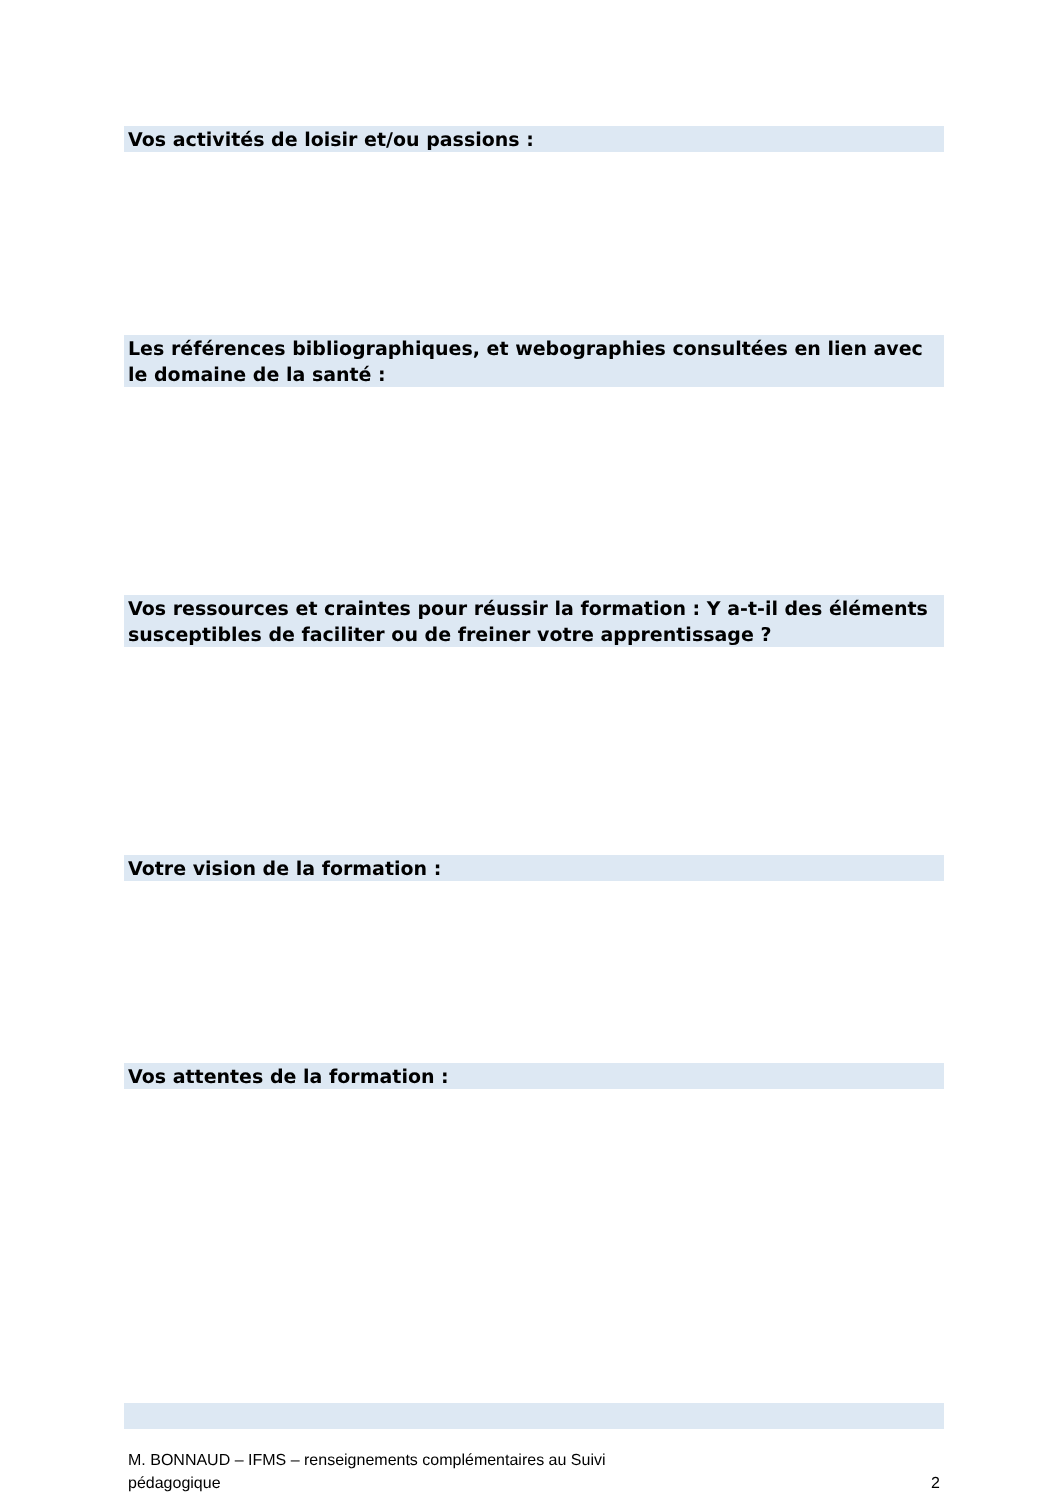Vos activités de loisir et/ou passions :
Les références bibliographiques, et webographies consultées en lien avec le domaine de la santé :
Vos ressources et craintes pour réussir la formation : Y a-t-il des éléments susceptibles de faciliter ou de freiner votre apprentissage ?
Votre vision de la formation :
Vos attentes de la formation :
M. BONNAUD – IFMS – renseignements complémentaires au Suivi
pédagogique 2